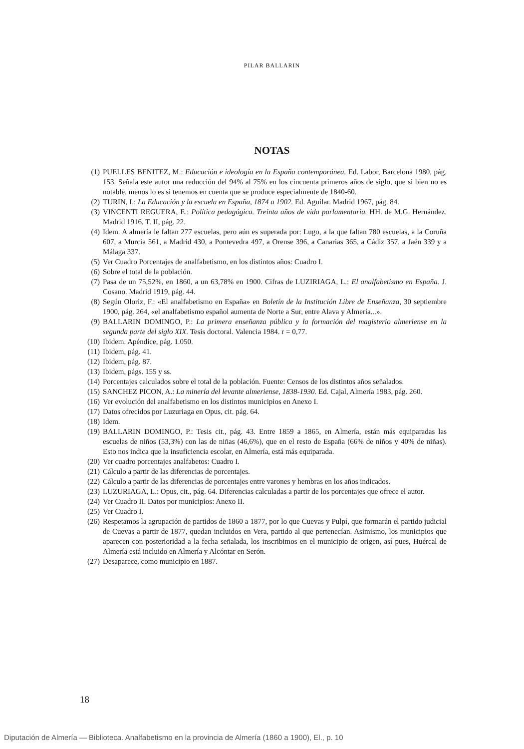PILAR BALLARIN
NOTAS
(1) PUELLES BENITEZ, M.: Educación e ideología en la España contemporánea. Ed. Labor, Barcelona 1980, pág. 153. Señala este autor una reducción del 94% al 75% en los cincuenta primeros años de siglo, que si bien no es notable, menos lo es si tenemos en cuenta que se produce especialmente de 1840-60.
(2) TURIN, I.: La Educación y la escuela en España, 1874 a 1902. Ed. Aguilar. Madrid 1967, pág. 84.
(3) VINCENTI REGUERA, E.: Política pedagógica. Treinta años de vida parlamentaria. HH. de M.G. Hernández. Madrid 1916, T. II, pág. 22.
(4) Idem. A almería le faltan 277 escuelas, pero aún es superada por: Lugo, a la que faltan 780 escuelas, a la Coruña 607, a Murcia 561, a Madrid 430, a Pontevedra 497, a Orense 396, a Canarias 365, a Cádiz 357, a Jaén 339 y a Málaga 337.
(5) Ver Cuadro Porcentajes de analfabetismo, en los distintos años: Cuadro I.
(6) Sobre el total de la población.
(7) Pasa de un 75,52%, en 1860, a un 63,78% en 1900. Cifras de LUZIRIAGA, L.: El analfabetismo en España. J. Cosano. Madrid 1919, pág. 44.
(8) Según Oloriz, F.: «El analfabetismo en España» en Boletín de la Institución Libre de Enseñanza, 30 septiembre 1900, pág. 264, «el analfabetismo español aumenta de Norte a Sur, entre Alava y Almería...».
(9) BALLARIN DOMINGO, P.: La primera enseñanza pública y la formación del magisterio almeriense en la segunda parte del siglo XIX. Tesis doctoral. Valencia 1984. r = 0,77.
(10)
Ibidem. Apéndice, pág. 1.050.
(11)
Ibidem, pág. 41.
(12)
Ibidem, pág. 87.
(13)
Ibidem, págs. 155 y ss.
(14)
Porcentajes calculados sobre el total de la población. Fuente: Censos de los distintos años señalados.
(15)
SANCHEZ PICON, A.: La minería del levante almeriense, 1838-1930. Ed. Cajal, Almería 1983, pág. 260.
(16)
Ver evolución del analfabetismo en los distintos municipios en Anexo I.
(17)
Datos ofrecidos por Luzuriaga en Opus, cit. pág. 64.
(18)
Idem.
(19)
BALLARIN DOMINGO, P.: Tesis cit., pág. 43. Entre 1859 a 1865, en Almería, están más equiparadas las escuelas de niños (53,3%) con las de niñas (46,6%), que en el resto de España (66% de niños y 40% de niñas). Esto nos indica que la insuficiencia escolar, en Almería, está más equiparada.
(20)
Ver cuadro porcentajes analfabetos: Cuadro I.
(21)
Cálculo a partir de las diferencias de porcentajes.
(22)
Cálculo a partir de las diferencias de porcentajes entre varones y hembras en los años indicados.
(23)
LUZURIAGA, L.: Opus, cit., pág. 64. Diferencias calculadas a partir de los porcentajes que ofrece el autor.
(24)
Ver Cuadro II. Datos por municipios: Anexo II.
(25)
Ver Cuadro I.
(26)
Respetamos la agrupación de partidos de 1860 a 1877, por lo que Cuevas y Pulpí, que formarán el partido judicial de Cuevas a partir de 1877, quedan incluidos en Vera, partido al que pertenecían. Asimismo, los municipios que aparecen con posterioridad a la fecha señalada, los inscribimos en el municipio de origen, así pues, Huércal de Almería está incluido en Almería y Alcóntar en Serón.
(27)
Desaparece, como municipio en 1887.
18
Diputación de Almería — Biblioteca. Analfabetismo en la provincia de Almería (1860 a 1900), El., p. 10